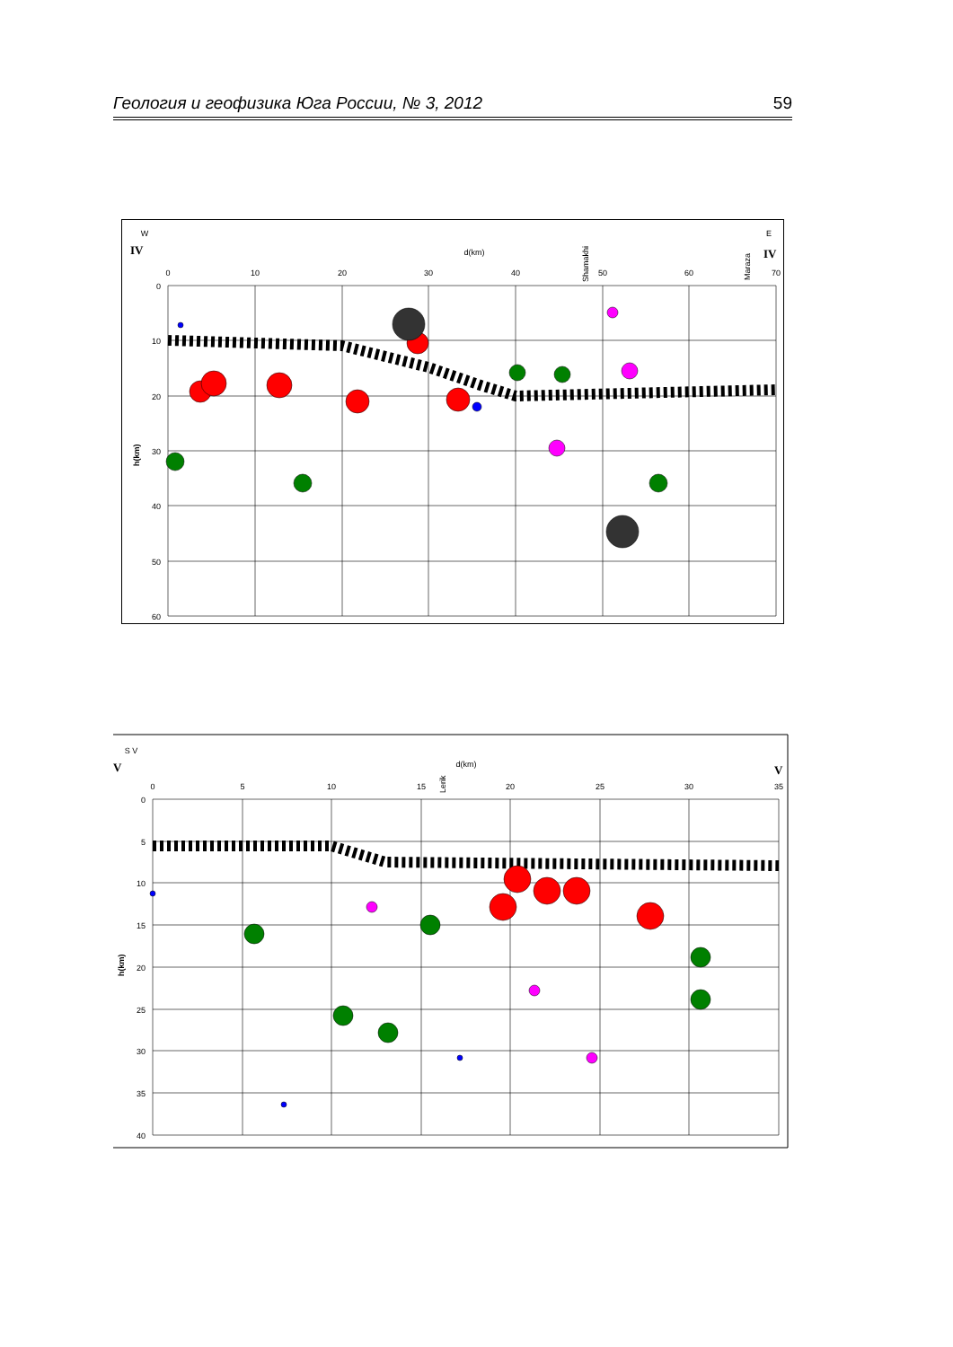Геология и геофизика Юга России, № 3, 2012 59
W
E
d(km)
0
10
20
30
40
50
60
70
0
10
20
30
40
50
60
IV
IV
Shamakhi
Maraza
h(km)
S V
d(km)
0
5
10
15
20
25
30
35
0
5
10
15
20
25
30
35
40
V
V
Lerik
h(km)